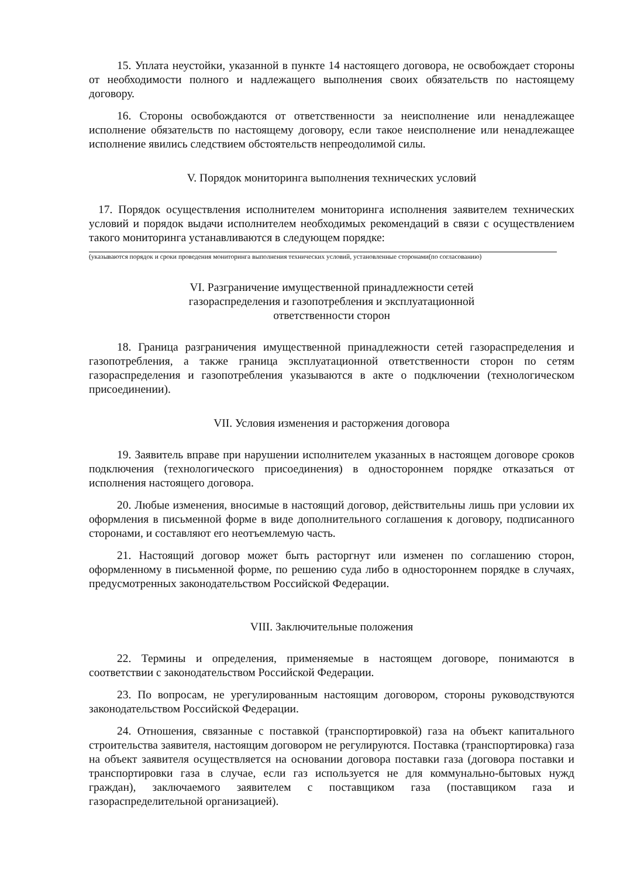15. Уплата неустойки, указанной в пункте 14 настоящего договора, не освобождает стороны от необходимости полного и надлежащего выполнения своих обязательств по настоящему договору.
16. Стороны освобождаются от ответственности за неисполнение или ненадлежащее исполнение обязательств по настоящему договору, если такое неисполнение или ненадлежащее исполнение явились следствием обстоятельств непреодолимой силы.
V. Порядок мониторинга выполнения технических условий
17. Порядок осуществления исполнителем мониторинга исполнения заявителем технических условий и порядок выдачи исполнителем необходимых рекомендаций в связи с осуществлением такого мониторинга устанавливаются в следующем порядке:
(указываются порядок и сроки проведения мониторинга выполнения технических условий, установленные сторонами(по согласованию)
VI. Разграничение имущественной принадлежности сетей
газораспределения и газопотребления и эксплуатационной
ответственности сторон
18. Граница разграничения имущественной принадлежности сетей газораспределения и газопотребления, а также граница эксплуатационной ответственности сторон по сетям газораспределения и газопотребления указываются в акте о подключении (технологическом присоединении).
VII. Условия изменения и расторжения договора
19. Заявитель вправе при нарушении исполнителем указанных в настоящем договоре сроков подключения (технологического присоединения) в одностороннем порядке отказаться от исполнения настоящего договора.
20. Любые изменения, вносимые в настоящий договор, действительны лишь при условии их оформления в письменной форме в виде дополнительного соглашения к договору, подписанного сторонами, и составляют его неотъемлемую часть.
21. Настоящий договор может быть расторгнут или изменен по соглашению сторон, оформленному в письменной форме, по решению суда либо в одностороннем порядке в случаях, предусмотренных законодательством Российской Федерации.
VIII. Заключительные положения
22. Термины и определения, применяемые в настоящем договоре, понимаются в соответствии с законодательством Российской Федерации.
23. По вопросам, не урегулированным настоящим договором, стороны руководствуются законодательством Российской Федерации.
24. Отношения, связанные с поставкой (транспортировкой) газа на объект капитального строительства заявителя, настоящим договором не регулируются. Поставка (транспортировка) газа на объект заявителя осуществляется на основании договора поставки газа (договора поставки и транспортировки газа в случае, если газ используется не для коммунально-бытовых нужд граждан), заключаемого заявителем с поставщиком газа (поставщиком газа и газораспределительной организацией).